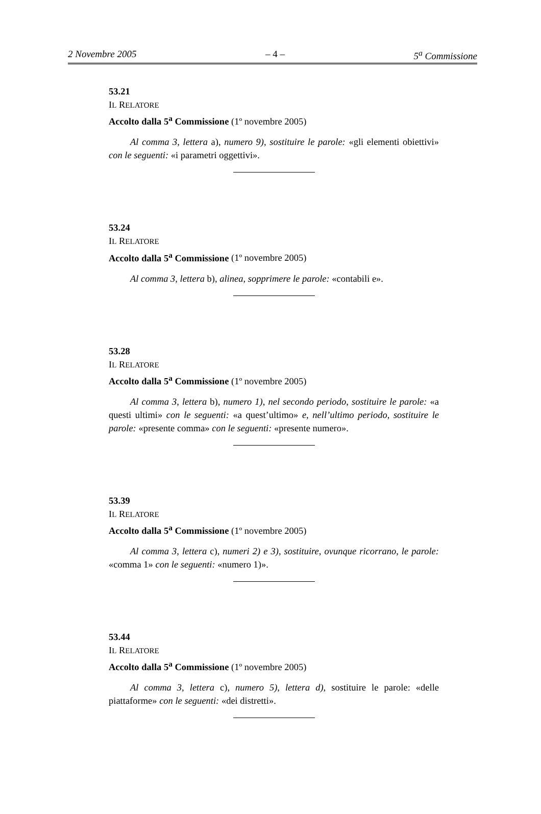2 Novembre 2005 – 4 – 5<sup>a</sup> Commissione
53.21
IL RELATORE
Accolto dalla 5<sup>a</sup> Commissione (1º novembre 2005)
Al comma 3, lettera a), numero 9), sostituire le parole: «gli elementi obiettivi» con le seguenti: «i parametri oggettivi».
53.24
IL RELATORE
Accolto dalla 5<sup>a</sup> Commissione (1º novembre 2005)
Al comma 3, lettera b), alinea, sopprimere le parole: «contabili e».
53.28
IL RELATORE
Accolto dalla 5<sup>a</sup> Commissione (1º novembre 2005)
Al comma 3, lettera b), numero 1), nel secondo periodo, sostituire le parole: «a questi ultimi» con le seguenti: «a quest’ultimo» e, nell’ultimo periodo, sostituire le parole: «presente comma» con le seguenti: «presente numero».
53.39
IL RELATORE
Accolto dalla 5<sup>a</sup> Commissione (1º novembre 2005)
Al comma 3, lettera c), numeri 2) e 3), sostituire, ovunque ricorrano, le parole: «comma 1» con le seguenti: «numero 1)».
53.44
IL RELATORE
Accolto dalla 5<sup>a</sup> Commissione (1º novembre 2005)
Al comma 3, lettera c), numero 5), lettera d), sostituire le parole: «delle piattaforme» con le seguenti: «dei distretti».